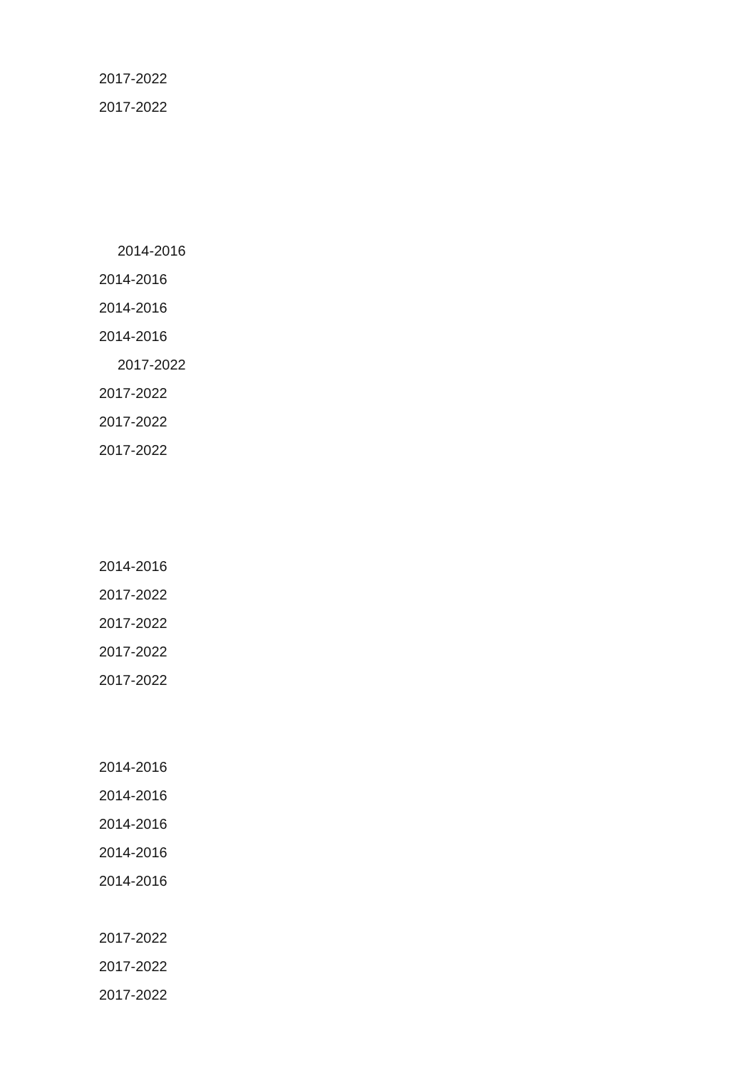2017-2022
2017-2022
2014-2016
2014-2016
2014-2016
2014-2016
2017-2022
2017-2022
2017-2022
2017-2022
2014-2016
2017-2022
2017-2022
2017-2022
2017-2022
2014-2016
2014-2016
2014-2016
2014-2016
2014-2016
2017-2022
2017-2022
2017-2022